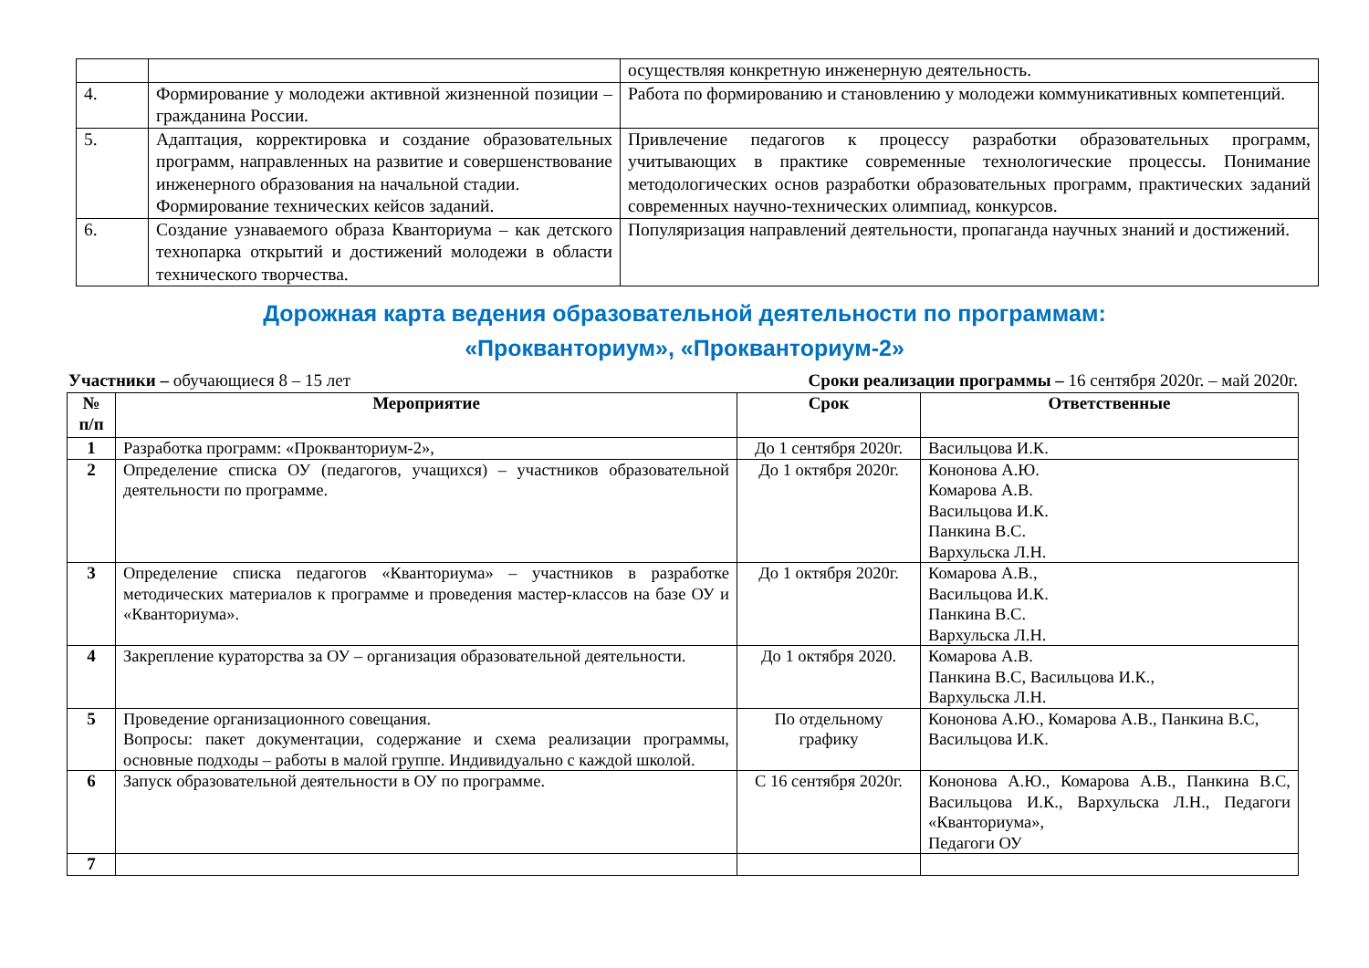| | | осуществляя конкретную инженерную деятельность. |
| 4. | Формирование у молодежи активной жизненной позиции – гражданина России. | Работа по формированию и становлению у молодежи коммуникативных компетенций. |
| 5. | Адаптация, корректировка и создание образовательных программ, направленных на развитие и совершенствование инженерного образования на начальной стадии. Формирование технических кейсов заданий. | Привлечение педагогов к процессу разработки образовательных программ, учитывающих в практике современные технологические процессы. Понимание методологических основ разработки образовательных программ, практических заданий современных научно-технических олимпиад, конкурсов. |
| 6. | Создание узнаваемого образа Кванториума – как детского технопарка открытий и достижений молодежи в области технического творчества. | Популяризация направлений деятельности, пропаганда научных знаний и достижений. |
Дорожная карта ведения образовательной деятельности по программам:
«Прокванториум», «Прокванториум-2»
Участники – обучающиеся 8 – 15 лет Сроки реализации программы – 16 сентября 2020г. – май 2020г.
| № п/п | Мероприятие | Срок | Ответственные |
| --- | --- | --- | --- |
| 1 | Разработка программ: «Прокванториум-2», | До 1 сентября 2020г. | Васильцова И.К. |
| 2 | Определение списка ОУ (педагогов, учащихся) – участников образовательной деятельности по программе. | До 1 октября 2020г. | Кононова А.Ю. Комарова А.В. Васильцова И.К. Панкина В.С. Вархульска Л.Н. |
| 3 | Определение списка педагогов «Кванториума» – участников в разработке методических материалов к программе и проведения мастер-классов на базе ОУ и «Кванториума». | До 1 октября 2020г. | Комарова А.В., Васильцова И.К. Панкина В.С. Вархульска Л.Н. |
| 4 | Закрепление кураторства за ОУ – организация образовательной деятельности. | До 1 октября 2020. | Комарова А.В. Панкина В.С, Васильцова И.К., Вархульска Л.Н. |
| 5 | Проведение организационного совещания. Вопросы: пакет документации, содержание и схема реализации программы, основные подходы – работы в малой группе. Индивидуально с каждой школой. | По отдельному графику | Кононова А.Ю., Комарова А.В., Панкина В.С, Васильцова И.К. |
| 6 | Запуск образовательной деятельности в ОУ по программе. | С 16 сентября 2020г. | Кононова А.Ю., Комарова А.В., Панкина В.С, Васильцова И.К., Вархульска Л.Н., Педагоги «Кванториума», Педагоги ОУ |
| 7 | | | |